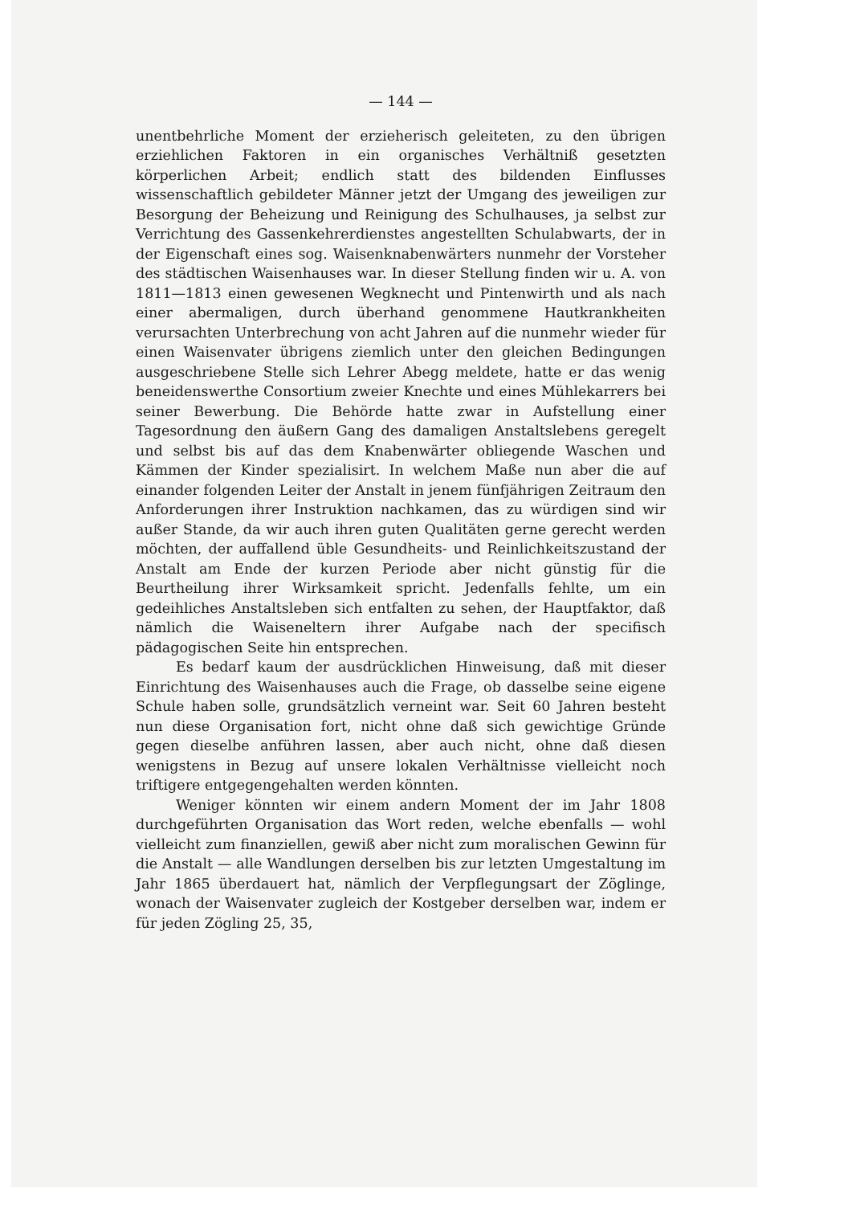— 144 —
unentbehrliche Moment der erzieherisch geleiteten, zu den übrigen erziehlichen Faktoren in ein organisches Verhältniß gesetzten körperlichen Arbeit; endlich statt des bildenden Einflusses wissenschaftlich gebildeter Männer jetzt der Umgang des jeweiligen zur Besorgung der Beheizung und Reinigung des Schulhauses, ja selbst zur Verrichtung des Gassenkehrerdienstes angestellten Schulabwarts, der in der Eigenschaft eines sog. Waisenknabenwärters nunmehr der Vorsteher des städtischen Waisenhauses war. In dieser Stellung finden wir u. A. von 1811—1813 einen gewesenen Wegknecht und Pintenwirth und als nach einer abermaligen, durch überhand genommene Hautkrankheiten verursachten Unterbrechung von acht Jahren auf die nunmehr wieder für einen Waisenvater übrigens ziemlich unter den gleichen Bedingungen ausgeschriebene Stelle sich Lehrer Abegg meldete, hatte er das wenig beneidenswerthe Consortium zweier Knechte und eines Mühlekarrers bei seiner Bewerbung. Die Behörde hatte zwar in Aufstellung einer Tagesordnung den äußern Gang des damaligen Anstaltslebens geregelt und selbst bis auf das dem Knabenwärter obliegende Waschen und Kämmen der Kinder spezialisirt. In welchem Maße nun aber die auf einander folgenden Leiter der Anstalt in jenem fünfjährigen Zeitraum den Anforderungen ihrer Instruktion nachkamen, das zu würdigen sind wir außer Stande, da wir auch ihren guten Qualitäten gerne gerecht werden möchten, der auffallend üble Gesundheits- und Reinlichkeitszustand der Anstalt am Ende der kurzen Periode aber nicht günstig für die Beurtheilung ihrer Wirksamkeit spricht. Jedenfalls fehlte, um ein gedeihliches Anstaltsleben sich entfalten zu sehen, der Hauptfaktor, daß nämlich die Waiseneltern ihrer Aufgabe nach der specifisch pädagogischen Seite hin entsprechen.
Es bedarf kaum der ausdrücklichen Hinweisung, daß mit dieser Einrichtung des Waisenhauses auch die Frage, ob dasselbe seine eigene Schule haben solle, grundsätzlich verneint war. Seit 60 Jahren besteht nun diese Organisation fort, nicht ohne daß sich gewichtige Gründe gegen dieselbe anführen lassen, aber auch nicht, ohne daß diesen wenigstens in Bezug auf unsere lokalen Verhältnisse vielleicht noch triftigere entgegengehalten werden könnten.
Weniger könnten wir einem andern Moment der im Jahr 1808 durchgeführten Organisation das Wort reden, welche ebenfalls — wohl vielleicht zum finanziellen, gewiß aber nicht zum moralischen Gewinn für die Anstalt — alle Wandlungen derselben bis zur letzten Umgestaltung im Jahr 1865 überdauert hat, nämlich der Verpflegungsart der Zöglinge, wonach der Waisenvater zugleich der Kostgeber derselben war, indem er für jeden Zögling 25, 35,